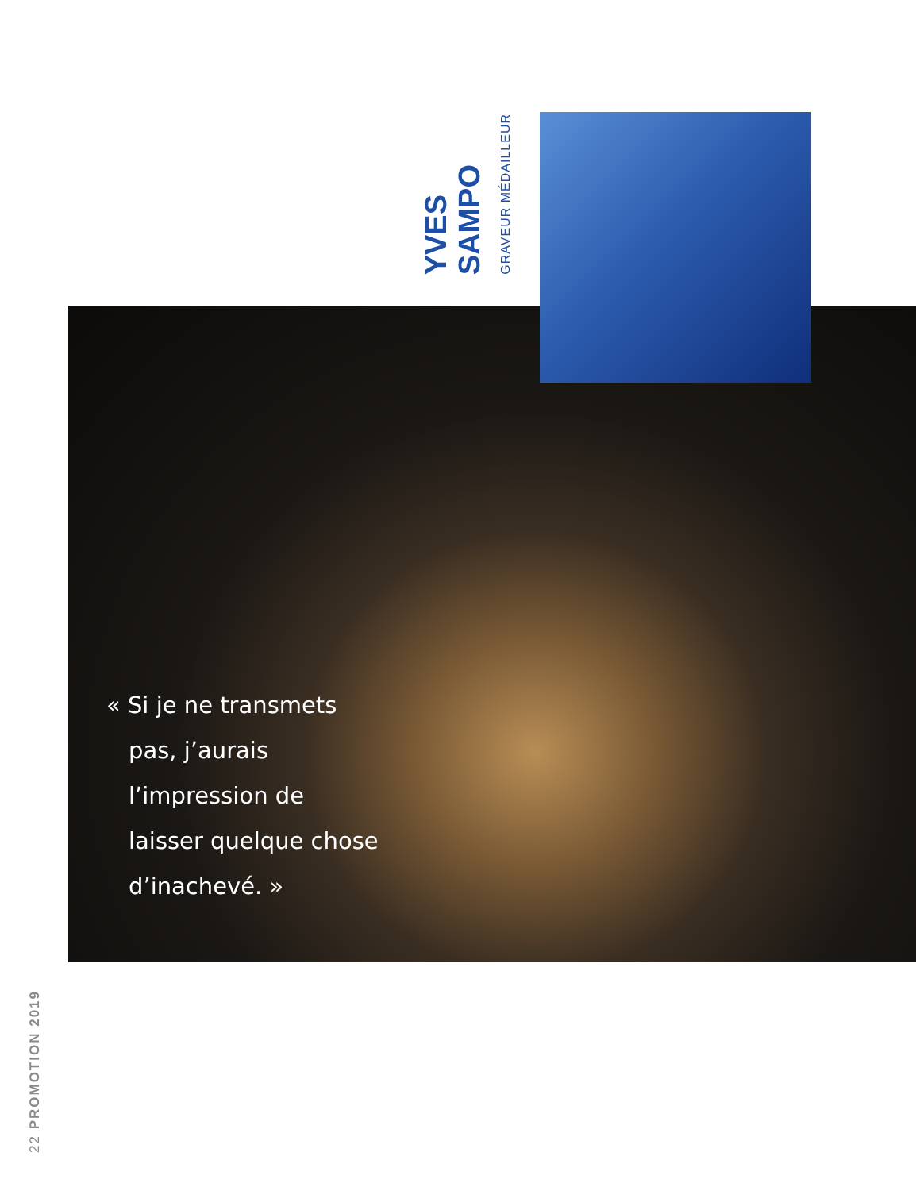YVES
SAMPO
GRAVEUR MÉDAILLEUR
« Si je ne transmets
pas, j’aurais
l’impression de
laisser quelque chose
d’inachevé. »
22 PROMOTION 2019